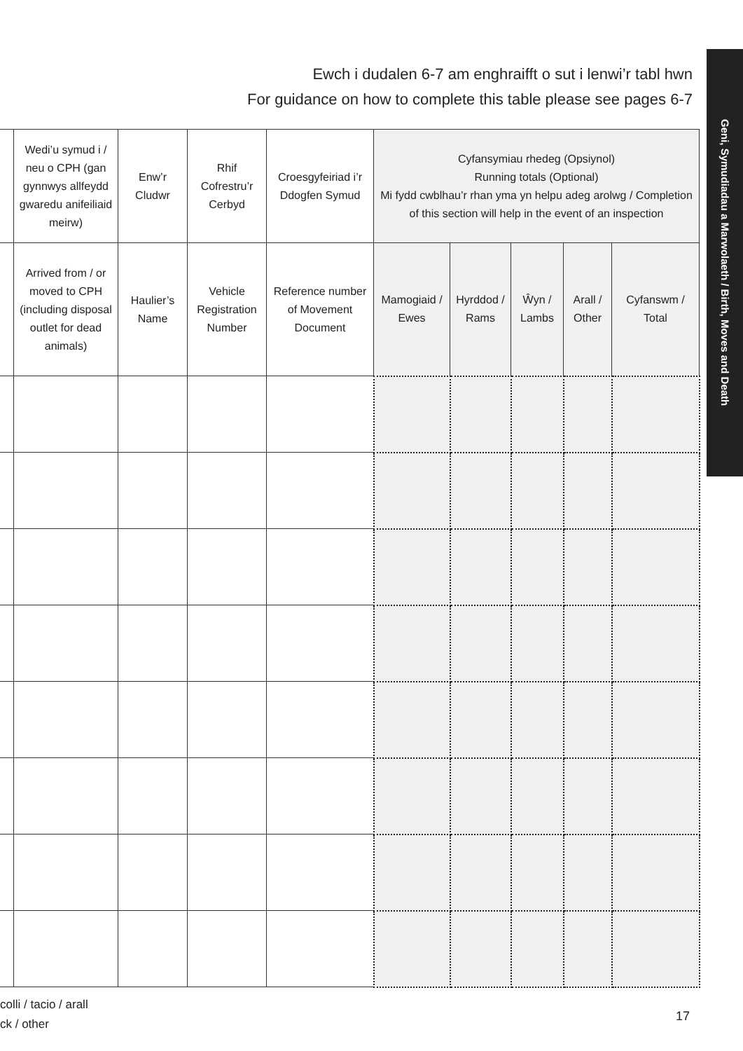Ewch i dudalen 6-7 am enghraifft o sut i lenwi’r tabl hwn
For guidance on how to complete this table please see pages 6-7
Geni, Symudiadau a Marwolaeth / Birth, Moves and Death
| | Wedi’u symud i / neu o CPH (gan gynnwys allfeydd gwaredu anifeiliaid meirw) | Enw’r Cludwr | Rhif Cofrestru’r Cerbyd | Croesgyfeiriad i’r Ddogfen Symud | Cyfansymiau rhedeg (Opsiynol) Running totals (Optional) Mi fydd cwblhau’r rhan yma yn helpu adeg arolwg / Completion of this section will help in the event of an inspection | | | | |
| --- | --- | --- | --- | --- | --- | --- | --- | --- | --- |
| | Arrived from / or moved to CPH (including disposal outlet for dead animals) | Haulier’s Name | Vehicle Registration Number | Reference number of Movement Document | Mamogiaid / Ewes | Hyrddod / Rams | Ŵyn / Lambs | Arall / Other | Cyfanswm / Total |
colli / tacio / arall
ck / other
17